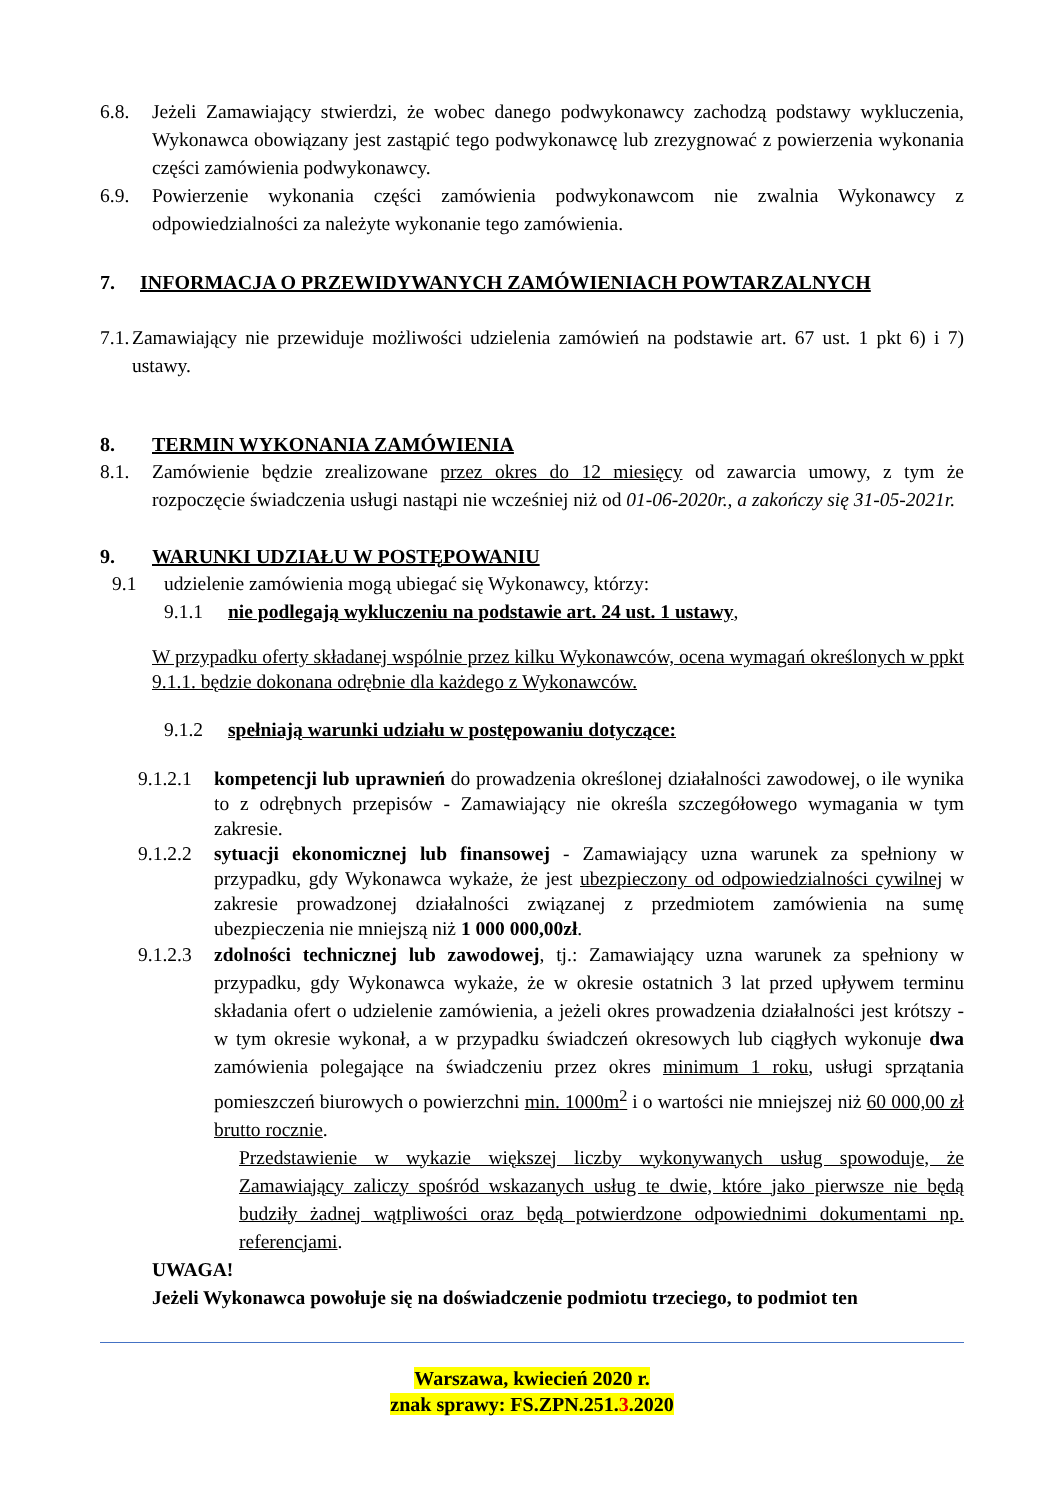6.8. Jeżeli Zamawiający stwierdzi, że wobec danego podwykonawcy zachodzą podstawy wykluczenia, Wykonawca obowiązany jest zastąpić tego podwykonawcę lub zrezygnować z powierzenia wykonania części zamówienia podwykonawcy.
6.9. Powierzenie wykonania części zamówienia podwykonawcom nie zwalnia Wykonawcy z odpowiedzialności za należyte wykonanie tego zamówienia.
7. INFORMACJA O PRZEWIDYWANYCH ZAMÓWIENIACH POWTARZALNYCH
7.1. Zamawiający nie przewiduje możliwości udzielenia zamówień na podstawie art. 67 ust. 1 pkt 6) i 7) ustawy.
8. TERMIN WYKONANIA ZAMÓWIENIA
8.1. Zamówienie będzie zrealizowane przez okres do 12 miesięcy od zawarcia umowy, z tym że rozpoczęcie świadczenia usługi nastąpi nie wcześniej niż od 01-06-2020r., a zakończy się 31-05-2021r.
9. WARUNKI UDZIAŁU W POSTĘPOWANIU
9.1 udzielenie zamówienia mogą ubiegać się Wykonawcy, którzy:
9.1.1 nie podlegają wykluczeniu na podstawie art. 24 ust. 1 ustawy,
W przypadku oferty składanej wspólnie przez kilku Wykonawców, ocena wymagań określonych w ppkt 9.1.1. będzie dokonana odrębnie dla każdego z Wykonawców.
9.1.2 spełniają warunki udziału w postępowaniu dotyczące:
9.1.2.1 kompetencji lub uprawnień do prowadzenia określonej działalności zawodowej, o ile wynika to z odrębnych przepisów - Zamawiający nie określa szczegółowego wymagania w tym zakresie.
9.1.2.2 sytuacji ekonomicznej lub finansowej - Zamawiający uzna warunek za spełniony w przypadku, gdy Wykonawca wykaże, że jest ubezpieczony od odpowiedzialności cywilnej w zakresie prowadzonej działalności związanej z przedmiotem zamówienia na sumę ubezpieczenia nie mniejszą niż 1 000 000,00zł.
9.1.2.3 zdolności technicznej lub zawodowej, tj.: Zamawiający uzna warunek za spełniony w przypadku, gdy Wykonawca wykaże, że w okresie ostatnich 3 lat przed upływem terminu składania ofert o udzielenie zamówienia, a jeżeli okres prowadzenia działalności jest krótszy - w tym okresie wykonał, a w przypadku świadczeń okresowych lub ciągłych wykonuje dwa zamówienia polegające na świadczeniu przez okres minimum 1 roku, usługi sprzątania pomieszczeń biurowych o powierzchni min. 1000m<sup>2</sup> i o wartości nie mniejszej niż 60 000,00 zł brutto rocznie.
Przedstawienie w wykazie większej liczby wykonywanych usług spowoduje, że Zamawiający zaliczy spośród wskazanych usług te dwie, które jako pierwsze nie będą budziły żadnej wątpliwości oraz będą potwierdzone odpowiednimi dokumentami np. referencjami.
UWAGA!
Jeżeli Wykonawca powołuje się na doświadczenie podmiotu trzeciego, to podmiot ten
Warszawa, kwiecień 2020 r.
znak sprawy: FS.ZPN.251.3.2020